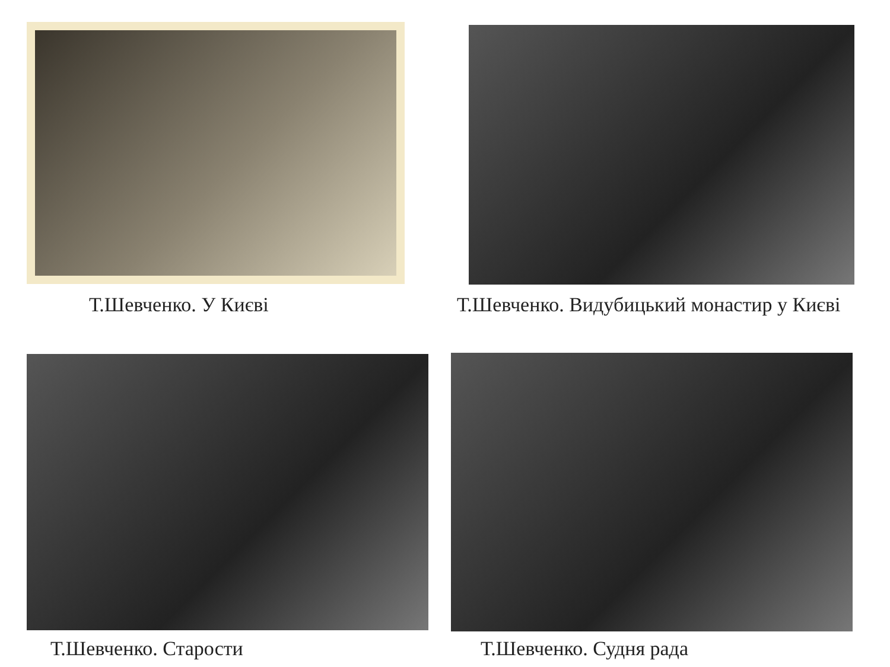Т.Шевченко. У Києві
Т.Шевченко. Видубицький монастир у Києві
Т.Шевченко. Старости
Т.Шевченко. Судня рада